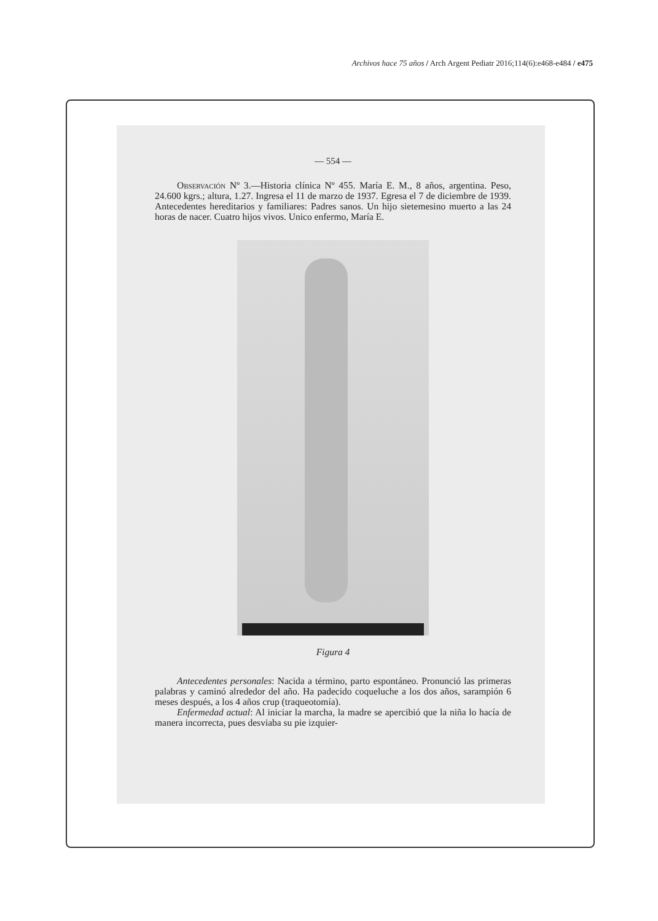Archivos hace 75 años / Arch Argent Pediatr 2016;114(6):e468-e484 / e475
— 554 —
Observación Nº 3.—Historia clínica Nº 455. María E. M., 8 años, argentina. Peso, 24.600 kgrs.; altura, 1.27. Ingresa el 11 de marzo de 1937. Egresa el 7 de diciembre de 1939. Antecedentes hereditarios y familiares: Padres sanos. Un hijo sietemesino muerto a las 24 horas de nacer. Cuatro hijos vivos. Unico enfermo, María E.
Figura 4
Antecedentes personales: Nacida a término, parto espontáneo. Pronunció las primeras palabras y caminó alrededor del año. Ha padecido coqueluche a los dos años, sarampión 6 meses después, a los 4 años crup (traqueotomía).
Enfermedad actual: Al iniciar la marcha, la madre se apercibió que la niña lo hacía de manera incorrecta, pues desviaba su pie izquier-